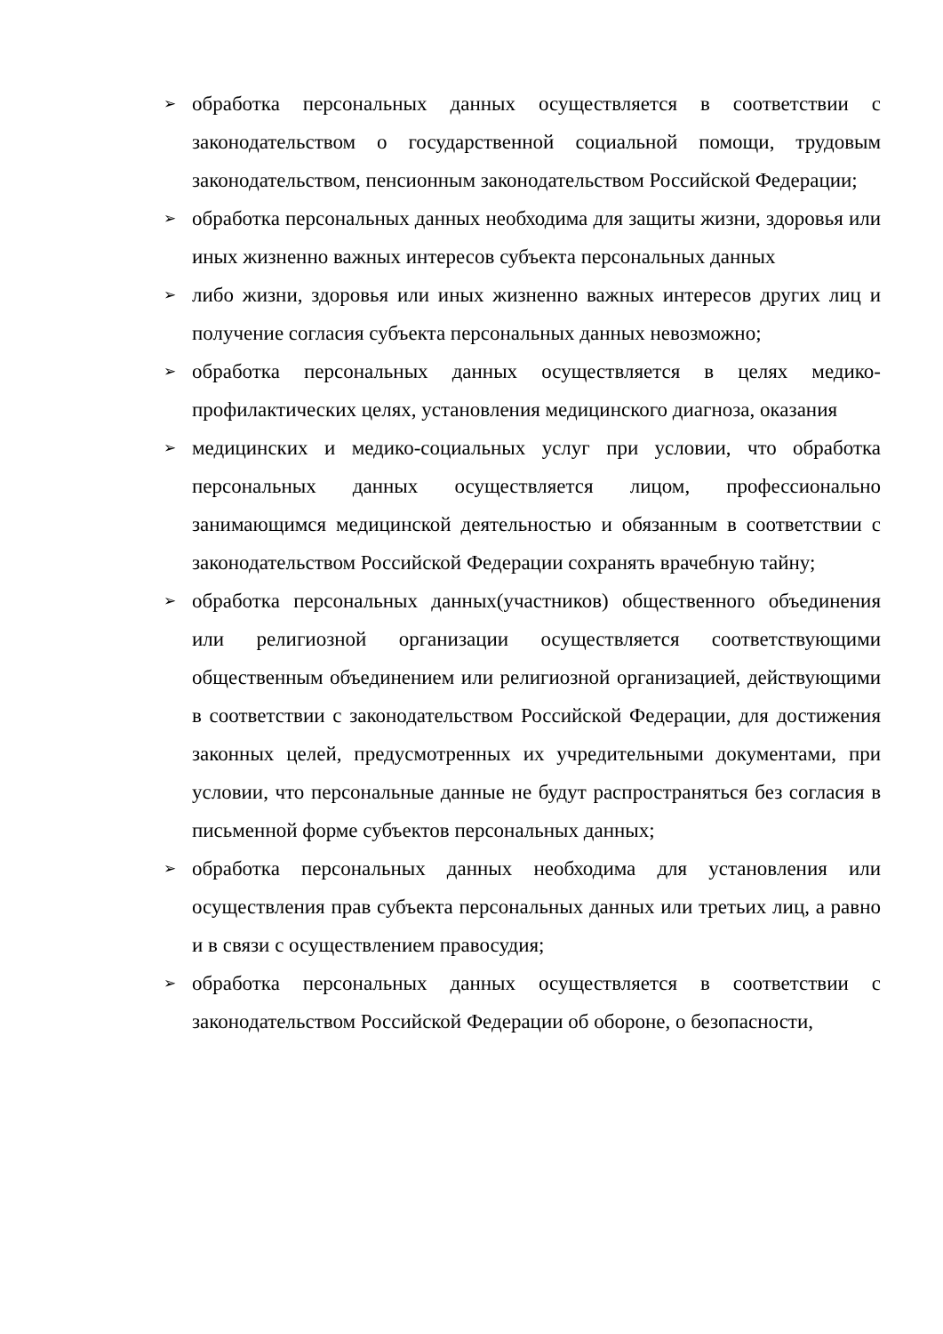➢
обработка персональных данных осуществляется в соответствии с законодательством о государственной социальной помощи, трудовым законодательством, пенсионным законодательством Российской Федерации;
➢
обработка персональных данных необходима для защиты жизни, здоровья или иных жизненно важных интересов субъекта персональных данных
➢
либо жизни, здоровья или иных жизненно важных интересов других лиц и получение согласия субъекта персональных данных невозможно;
➢
обработка персональных данных осуществляется в целях медико-профилактических целях, установления медицинского диагноза, оказания
➢
медицинских и медико-социальных услуг при условии, что обработка персональных данных осуществляется лицом, профессионально занимающимся медицинской деятельностью и обязанным в соответствии с законодательством Российской Федерации сохранять врачебную тайну;
➢
обработка персональных данных(участников) общественного объединения или религиозной организации осуществляется соответствующими общественным объединением или религиозной организацией, действующими в соответствии с законодательством Российской Федерации, для достижения законных целей, предусмотренных их учредительными документами, при условии, что персональные данные не будут распространяться без согласия в письменной форме субъектов персональных данных;
➢
обработка персональных данных необходима для установления или осуществления прав субъекта персональных данных или третьих лиц, а равно и в связи с осуществлением правосудия;
➢
обработка персональных данных осуществляется в соответствии с законодательством Российской Федерации об обороне, о безопасности,